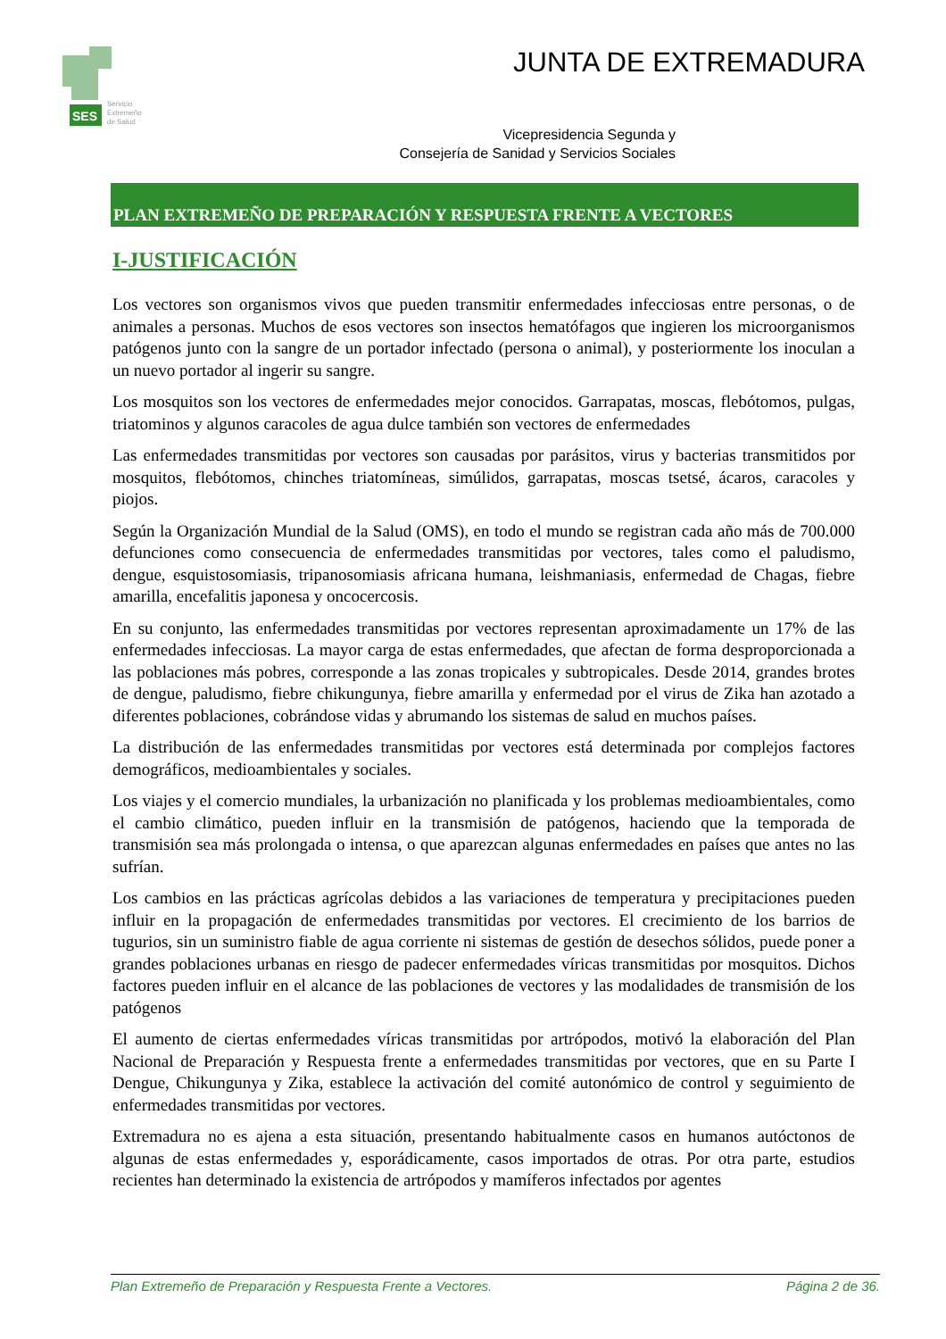SES
Servicio
Extremeño
de Salud
JUNTA DE EXTREMADURA
Vicepresidencia Segunda y
Consejería de Sanidad y Servicios Sociales
PLAN EXTREMEÑO DE PREPARACIÓN Y RESPUESTA FRENTE A VECTORES
I-JUSTIFICACIÓN
Los vectores son organismos vivos que pueden transmitir enfermedades infecciosas entre personas, o de animales a personas. Muchos de esos vectores son insectos hematófagos que ingieren los microorganismos patógenos junto con la sangre de un portador infectado (persona o animal), y posteriormente los inoculan a un nuevo portador al ingerir su sangre.
Los mosquitos son los vectores de enfermedades mejor conocidos. Garrapatas, moscas, flebótomos, pulgas, triatominos y algunos caracoles de agua dulce también son vectores de enfermedades
Las enfermedades transmitidas por vectores son causadas por parásitos, virus y bacterias transmitidos por mosquitos, flebótomos, chinches triatomíneas, simúlidos, garrapatas, moscas tsetsé, ácaros, caracoles y piojos.
Según la Organización Mundial de la Salud (OMS), en todo el mundo se registran cada año más de 700.000 defunciones como consecuencia de enfermedades transmitidas por vectores, tales como el paludismo, dengue, esquistosomiasis, tripanosomiasis africana humana, leishmaniasis, enfermedad de Chagas, fiebre amarilla, encefalitis japonesa y oncocercosis.
En su conjunto, las enfermedades transmitidas por vectores representan aproximadamente un 17% de las enfermedades infecciosas. La mayor carga de estas enfermedades, que afectan de forma desproporcionada a las poblaciones más pobres, corresponde a las zonas tropicales y subtropicales. Desde 2014, grandes brotes de dengue, paludismo, fiebre chikungunya, fiebre amarilla y enfermedad por el virus de Zika han azotado a diferentes poblaciones, cobrándose vidas y abrumando los sistemas de salud en muchos países.
La distribución de las enfermedades transmitidas por vectores está determinada por complejos factores demográficos, medioambientales y sociales.
Los viajes y el comercio mundiales, la urbanización no planificada y los problemas medioambientales, como el cambio climático, pueden influir en la transmisión de patógenos, haciendo que la temporada de transmisión sea más prolongada o intensa, o que aparezcan algunas enfermedades en países que antes no las sufrían.
Los cambios en las prácticas agrícolas debidos a las variaciones de temperatura y precipitaciones pueden influir en la propagación de enfermedades transmitidas por vectores. El crecimiento de los barrios de tugurios, sin un suministro fiable de agua corriente ni sistemas de gestión de desechos sólidos, puede poner a grandes poblaciones urbanas en riesgo de padecer enfermedades víricas transmitidas por mosquitos. Dichos factores pueden influir en el alcance de las poblaciones de vectores y las modalidades de transmisión de los patógenos
El aumento de ciertas enfermedades víricas transmitidas por artrópodos, motivó la elaboración del Plan Nacional de Preparación y Respuesta frente a enfermedades transmitidas por vectores, que en su Parte I Dengue, Chikungunya y Zika, establece la activación del comité autonómico de control y seguimiento de enfermedades transmitidas por vectores.
Extremadura no es ajena a esta situación, presentando habitualmente casos en humanos autóctonos de algunas de estas enfermedades y, esporádicamente, casos importados de otras. Por otra parte, estudios recientes han determinado la existencia de artrópodos y mamíferos infectados por agentes
Plan Extremeño de Preparación y Respuesta Frente a Vectores. Página 2 de 36.